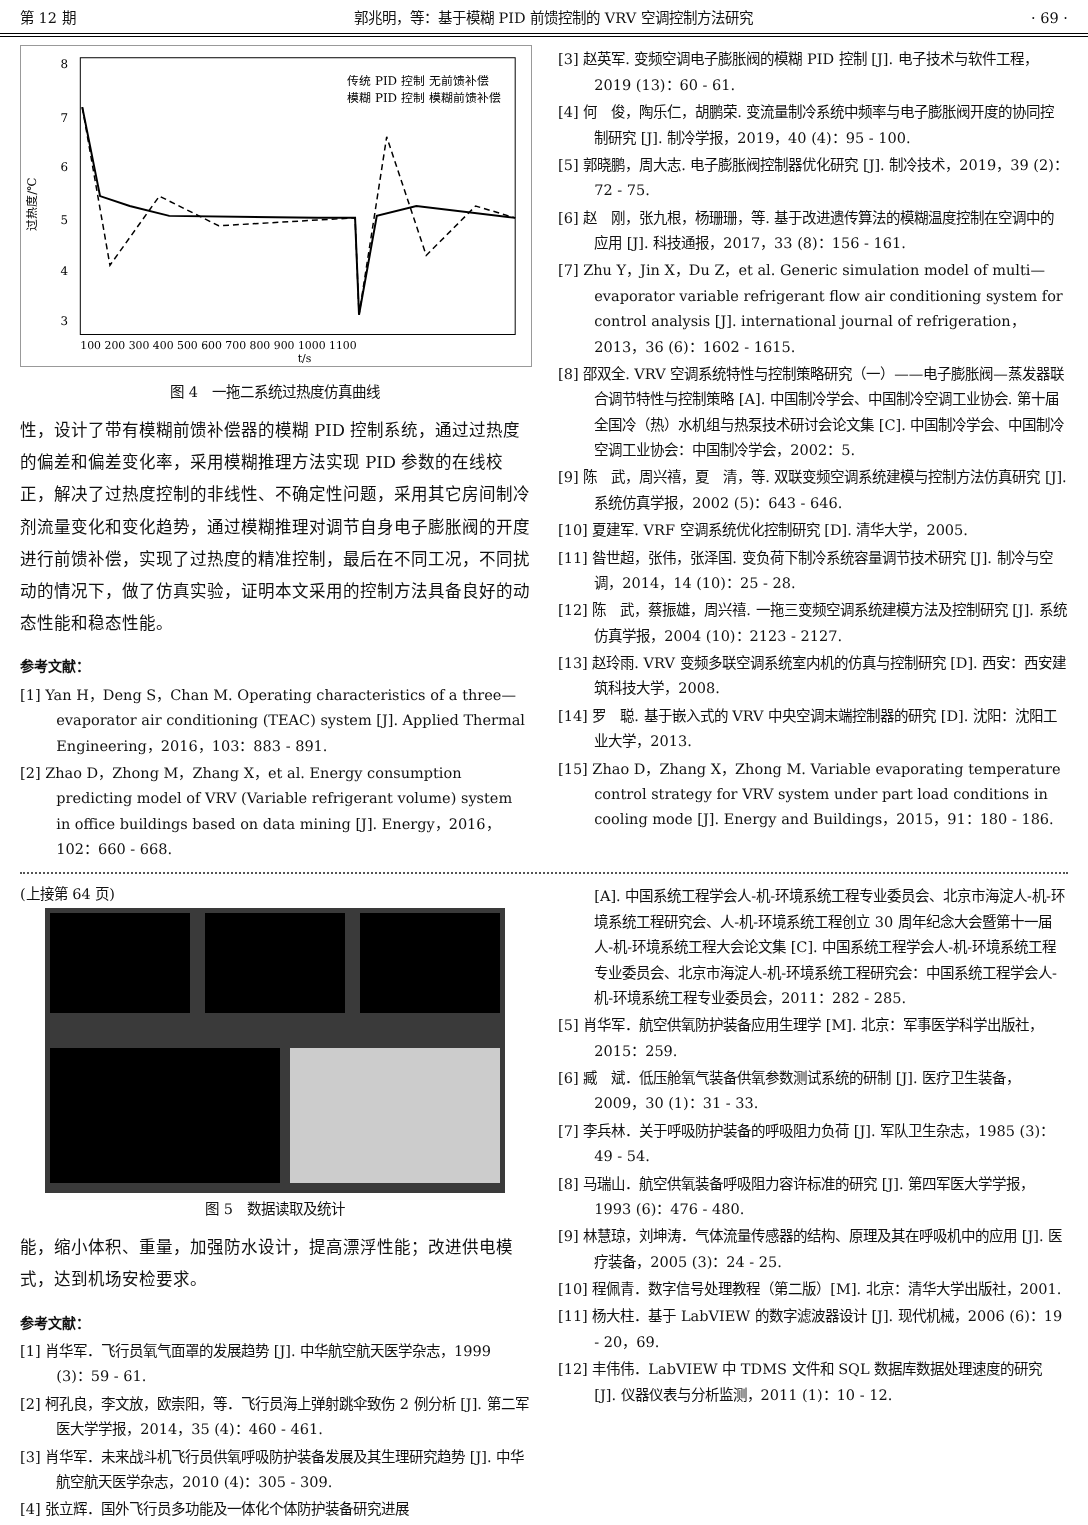第 12 期 郭兆明，等：基于模糊 PID 前馈控制的 VRV 空调控制方法研究 · 69 ·
8
7
6
5
4
3
100 200 300 400 500 600 700 800 900 1000 1100
t/s
过热度/℃
传统 PID 控制 无前馈补偿
模糊 PID 控制 模糊前馈补偿
图 4　一拖二系统过热度仿真曲线
性，设计了带有模糊前馈补偿器的模糊 PID 控制系统，通过过热度的偏差和偏差变化率，采用模糊推理方法实现 PID 参数的在线校正，解决了过热度控制的非线性、不确定性问题，采用其它房间制冷剂流量变化和变化趋势，通过模糊推理对调节自身电子膨胀阀的开度进行前馈补偿，实现了过热度的精准控制，最后在不同工况，不同扰动的情况下，做了仿真实验，证明本文采用的控制方法具备良好的动态性能和稳态性能。
参考文献：
[1] Yan H，Deng S，Chan M. Operating characteristics of a three—evaporator air conditioning (TEAC) system [J]. Applied Thermal Engineering，2016，103：883 - 891.
[2] Zhao D，Zhong M，Zhang X，et al. Energy consumption predicting model of VRV (Variable refrigerant volume) system in office buildings based on data mining [J]. Energy，2016，102：660 - 668.
[3] 赵英军. 变频空调电子膨胀阀的模糊 PID 控制 [J]. 电子技术与软件工程，2019 (13)：60 - 61.
[4] 何　俊，陶乐仁，胡鹏荣. 变流量制冷系统中频率与电子膨胀阀开度的协同控制研究 [J]. 制冷学报，2019，40 (4)：95 - 100.
[5] 郭晓鹏，周大志. 电子膨胀阀控制器优化研究 [J]. 制冷技术，2019，39 (2)：72 - 75.
[6] 赵　刚，张九根，杨珊珊，等. 基于改进遗传算法的模糊温度控制在空调中的应用 [J]. 科技通报，2017，33 (8)：156 - 161.
[7] Zhu Y，Jin X，Du Z，et al. Generic simulation model of multi—evaporator variable refrigerant flow air conditioning system for control analysis [J]. international journal of refrigeration，2013，36 (6)：1602 - 1615.
[8] 邵双全. VRV 空调系统特性与控制策略研究（一）——电子膨胀阀—蒸发器联合调节特性与控制策略 [A]. 中国制冷学会、中国制冷空调工业协会. 第十届全国冷（热）水机组与热泵技术研讨会论文集 [C]. 中国制冷学会、中国制冷空调工业协会：中国制冷学会，2002：5.
[9] 陈　武，周兴禧，夏　清，等. 双联变频空调系统建模与控制方法仿真研究 [J]. 系统仿真学报，2002 (5)：643 - 646.
[10] 夏建军. VRF 空调系统优化控制研究 [D]. 清华大学，2005.
[11] 昝世超，张伟，张泽国. 变负荷下制冷系统容量调节技术研究 [J]. 制冷与空调，2014，14 (10)：25 - 28.
[12] 陈　武，蔡振雄，周兴禧. 一拖三变频空调系统建模方法及控制研究 [J]. 系统仿真学报，2004 (10)：2123 - 2127.
[13] 赵玲雨. VRV 变频多联空调系统室内机的仿真与控制研究 [D]. 西安：西安建筑科技大学，2008.
[14] 罗　聪. 基于嵌入式的 VRV 中央空调末端控制器的研究 [D]. 沈阳：沈阳工业大学，2013.
[15] Zhao D，Zhang X，Zhong M. Variable evaporating temperature control strategy for VRV system under part load conditions in cooling mode [J]. Energy and Buildings，2015，91：180 - 186.
(上接第 64 页)
图 5　数据读取及统计
能，缩小体积、重量，加强防水设计，提高漂浮性能；改进供电模式，达到机场安检要求。
参考文献：
[1] 肖华军．飞行员氧气面罩的发展趋势 [J]. 中华航空航天医学杂志，1999 (3)：59 - 61.
[2] 柯孔良，李文放，欧崇阳，等．飞行员海上弹射跳伞致伤 2 例分析 [J]. 第二军医大学学报，2014，35 (4)：460 - 461.
[3] 肖华军．未来战斗机飞行员供氧呼吸防护装备发展及其生理研究趋势 [J]. 中华航空航天医学杂志，2010 (4)：305 - 309.
[4] 张立辉．国外飞行员多功能及一体化个体防护装备研究进展
[A]. 中国系统工程学会人-机-环境系统工程专业委员会、北京市海淀人-机-环境系统工程研究会、人-机-环境系统工程创立 30 周年纪念大会暨第十一届人-机-环境系统工程大会论文集 [C]. 中国系统工程学会人-机-环境系统工程专业委员会、北京市海淀人-机-环境系统工程研究会：中国系统工程学会人-机-环境系统工程专业委员会，2011：282 - 285.
[5] 肖华军．航空供氧防护装备应用生理学 [M]. 北京：军事医学科学出版社，2015：259.
[6] 臧　斌．低压舱氧气装备供氧参数测试系统的研制 [J]. 医疗卫生装备，2009，30 (1)：31 - 33.
[7] 李兵林．关于呼吸防护装备的呼吸阻力负荷 [J]. 军队卫生杂志，1985 (3)：49 - 54.
[8] 马瑞山．航空供氧装备呼吸阻力容许标准的研究 [J]. 第四军医大学学报，1993 (6)：476 - 480.
[9] 林慧琼，刘坤涛．气体流量传感器的结构、原理及其在呼吸机中的应用 [J]. 医疗装备，2005 (3)：24 - 25.
[10] 程佩青．数字信号处理教程（第二版）[M]. 北京：清华大学出版社，2001.
[11] 杨大柱．基于 LabVIEW 的数字滤波器设计 [J]. 现代机械，2006 (6)：19 - 20，69.
[12] 丰伟伟．LabVIEW 中 TDMS 文件和 SQL 数据库数据处理速度的研究 [J]. 仪器仪表与分析监测，2011 (1)：10 - 12.